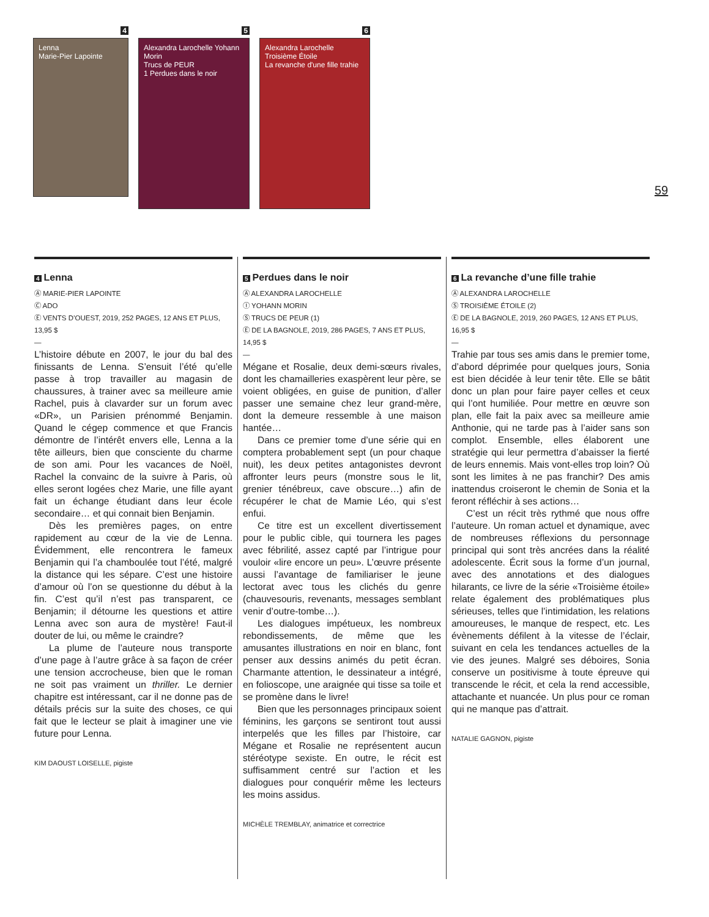4
Lenna
Marie-Pier Lapointe
5
Alexandra Larochelle Yohann Morin
Trucs de PEUR
1 Perdues dans le noir
6
Alexandra Larochelle
Troisième Étoile
La revanche d'une fille trahie
59
4 Lenna
Ⓐ MARIE-PIER LAPOINTE
Ⓒ ADO
Ⓔ VENTS D’OUEST, 2019, 252 PAGES, 12 ANS ET PLUS, 13,95 $
—
L’histoire débute en 2007, le jour du bal des finissants de Lenna. S’ensuit l’été qu’elle passe à trop travailler au magasin de chaussures, à trainer avec sa meilleure amie Rachel, puis à clavarder sur un forum avec «DR», un Parisien prénommé Benjamin. Quand le cégep commence et que Francis démontre de l’intérêt envers elle, Lenna a la tête ailleurs, bien que consciente du charme de son ami. Pour les vacances de Noël, Rachel la convainc de la suivre à Paris, où elles seront logées chez Marie, une fille ayant fait un échange étudiant dans leur école secondaire… et qui connait bien Benjamin.
Dès les premières pages, on entre rapidement au cœur de la vie de Lenna. Évidemment, elle rencontrera le fameux Benjamin qui l’a chamboulée tout l’été, malgré la distance qui les sépare. C’est une histoire d’amour où l’on se questionne du début à la fin. C’est qu’il n’est pas transparent, ce Benjamin; il détourne les questions et attire Lenna avec son aura de mystère! Faut-il douter de lui, ou même le craindre?
La plume de l’auteure nous transporte d’une page à l’autre grâce à sa façon de créer une tension accrocheuse, bien que le roman ne soit pas vraiment un thriller. Le dernier chapitre est intéressant, car il ne donne pas de détails précis sur la suite des choses, ce qui fait que le lecteur se plait à imaginer une vie future pour Lenna.
KIM DAOUST LOISELLE, pigiste
5 Perdues dans le noir
Ⓐ ALEXANDRA LAROCHELLE
Ⓘ YOHANN MORIN
Ⓢ TRUCS DE PEUR (1)
Ⓔ DE LA BAGNOLE, 2019, 286 PAGES, 7 ANS ET PLUS, 14,95 $
—
Mégane et Rosalie, deux demi-sœurs rivales, dont les chamailleries exaspèrent leur père, se voient obligées, en guise de punition, d’aller passer une semaine chez leur grand-mère, dont la demeure ressemble à une maison hantée…
Dans ce premier tome d’une série qui en comptera probablement sept (un pour chaque nuit), les deux petites antagonistes devront affronter leurs peurs (monstre sous le lit, grenier ténébreux, cave obscure…) afin de récupérer le chat de Mamie Léo, qui s’est enfui.
Ce titre est un excellent divertissement pour le public cible, qui tournera les pages avec fébrilité, assez capté par l’intrigue pour vouloir «lire encore un peu». L’œuvre présente aussi l’avantage de familiariser le jeune lectorat avec tous les clichés du genre (chauvesouris, revenants, messages semblant venir d’outre-tombe…).
Les dialogues impétueux, les nombreux rebondissements, de même que les amusantes illustrations en noir en blanc, font penser aux dessins animés du petit écran. Charmante attention, le dessinateur a intégré, en folioscope, une araignée qui tisse sa toile et se promène dans le livre!
Bien que les personnages principaux soient féminins, les garçons se sentiront tout aussi interpelés que les filles par l’histoire, car Mégane et Rosalie ne représentent aucun stéréotype sexiste. En outre, le récit est suffisamment centré sur l’action et les dialogues pour conquérir même les lecteurs les moins assidus.
MICHÈLE TREMBLAY, animatrice et correctrice
6 La revanche d’une fille trahie
Ⓐ ALEXANDRA LAROCHELLE
Ⓢ TROISIÈME ÉTOILE (2)
Ⓔ DE LA BAGNOLE, 2019, 260 PAGES, 12 ANS ET PLUS, 16,95 $
—
Trahie par tous ses amis dans le premier tome, d’abord déprimée pour quelques jours, Sonia est bien décidée à leur tenir tête. Elle se bâtit donc un plan pour faire payer celles et ceux qui l’ont humiliée. Pour mettre en œuvre son plan, elle fait la paix avec sa meilleure amie Anthonie, qui ne tarde pas à l’aider sans son complot. Ensemble, elles élaborent une stratégie qui leur permettra d’abaisser la fierté de leurs ennemis. Mais vont-elles trop loin? Où sont les limites à ne pas franchir? Des amis inattendus croiseront le chemin de Sonia et la feront réfléchir à ses actions…
C’est un récit très rythmé que nous offre l’auteure. Un roman actuel et dynamique, avec de nombreuses réflexions du personnage principal qui sont très ancrées dans la réalité adolescente. Écrit sous la forme d’un journal, avec des annotations et des dialogues hilarants, ce livre de la série «Troisième étoile» relate également des problématiques plus sérieuses, telles que l’intimidation, les relations amoureuses, le manque de respect, etc. Les évènements défilent à la vitesse de l’éclair, suivant en cela les tendances actuelles de la vie des jeunes. Malgré ses déboires, Sonia conserve un positivisme à toute épreuve qui transcende le récit, et cela la rend accessible, attachante et nuancée. Un plus pour ce roman qui ne manque pas d’attrait.
NATALIE GAGNON, pigiste